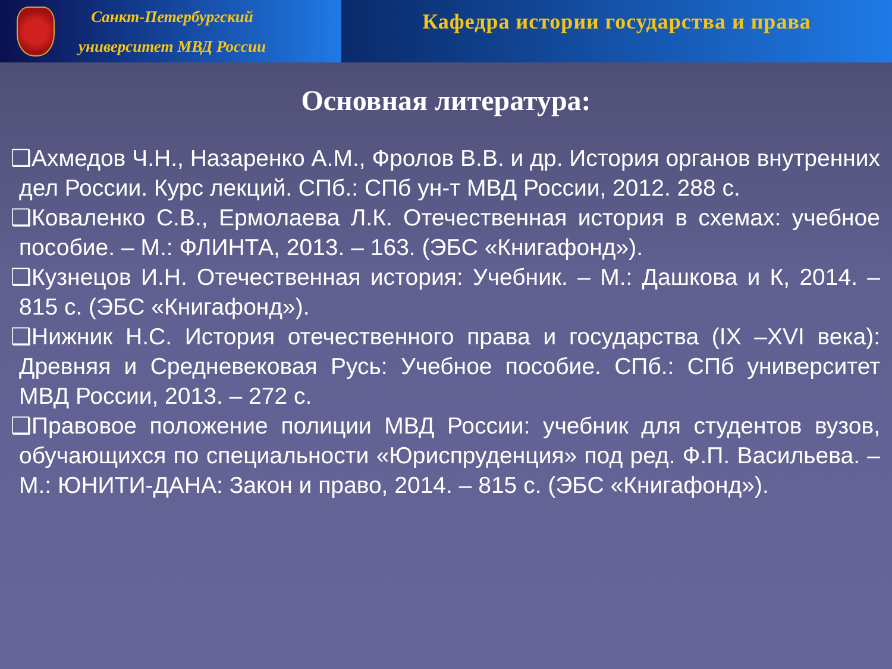Санкт-Петербургский
университет МВД России
Кафедра истории государства и права
Основная литература:
❑Ахмедов Ч.Н., Назаренко А.М., Фролов В.В. и др. История органов внутренних дел России. Курс лекций. СПб.: СПб ун-т МВД России, 2012. 288 с.
❑Коваленко С.В., Ермолаева Л.К. Отечественная история в схемах: учебное пособие. – М.: ФЛИНТА, 2013. – 163. (ЭБС «Книгафонд»).
❑Кузнецов И.Н. Отечественная история: Учебник. – М.: Дашкова и К, 2014. – 815 с. (ЭБС «Книгафонд»).
❑Нижник Н.С. История отечественного права и государства (IX –XVI века): Древняя и Средневековая Русь: Учебное пособие. СПб.: СПб университет МВД России, 2013. – 272 с.
❑Правовое положение полиции МВД России: учебник для студентов вузов, обучающихся по специальности «Юриспруденция» под ред. Ф.П. Васильева. – М.: ЮНИТИ-ДАНА: Закон и право, 2014. – 815 с. (ЭБС «Книгафонд»).